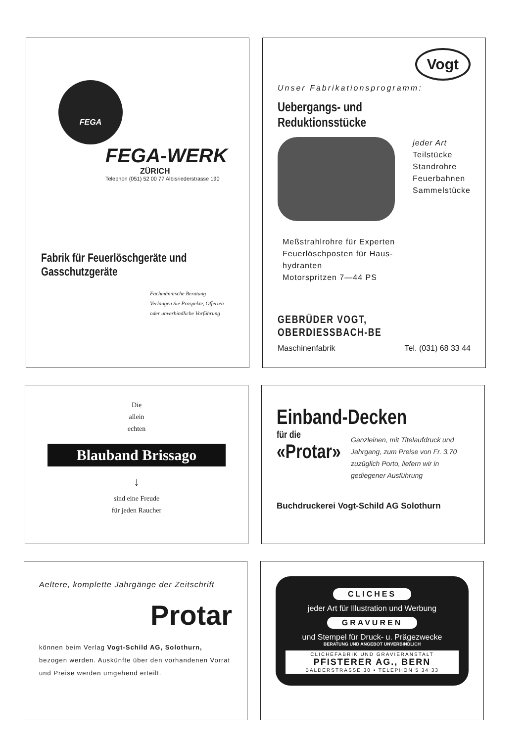FEGA
FEGA-WERK
ZÜRICH
Telephon (051) 52 00 77 Albisriederstrasse 190
Fabrik für Feuerlöschgeräte und Gasschutzgeräte
Fachmännische Beratung
Verlangen Sie Prospekte, Offerten oder unverbindliche Vorführung
Vogt
Unser Fabrikationsprogramm:
Uebergangs- und Reduktionsstücke
jeder Art
Teilstücke
Standrohre
Feuerbahnen
Sammelstücke
Meßstrahlrohre für Experten
Feuerlöschposten für Haus-
hydranten
Motorspritzen 7—44 PS
GEBRÜDER VOGT, OBERDIESSBACH-BE
Maschinenfabrik Tel. (031) 68 33 44
Die
allein
echten
Blauband Brissago
↓
sind eine Freude
für jeden Raucher
Einband-Decken
für die
«Protar»
Ganzleinen, mit Titelaufdruck und Jahrgang, zum Preise von Fr. 3.70 zuzüglich Porto, liefern wir in gediegener Ausführung
Buchdruckerei Vogt-Schild AG Solothurn
Aeltere, komplette Jahrgänge der Zeitschrift
Protar
können beim Verlag Vogt-Schild AG, Solothurn, bezogen werden. Auskünfte über den vorhandenen Vorrat und Preise werden umgehend erteilt.
CLICHES
jeder Art für Illustration und Werbung
GRAVUREN
und Stempel für Druck- u. Prägezwecke
BERATUNG UND ANGEBOT UNVERBINDLICH
CLICHEFABRIK UND GRAVIERANSTALT
PFISTERER AG., BERN
BALDERSTRASSE 30 • TELEPHON 5 34 33